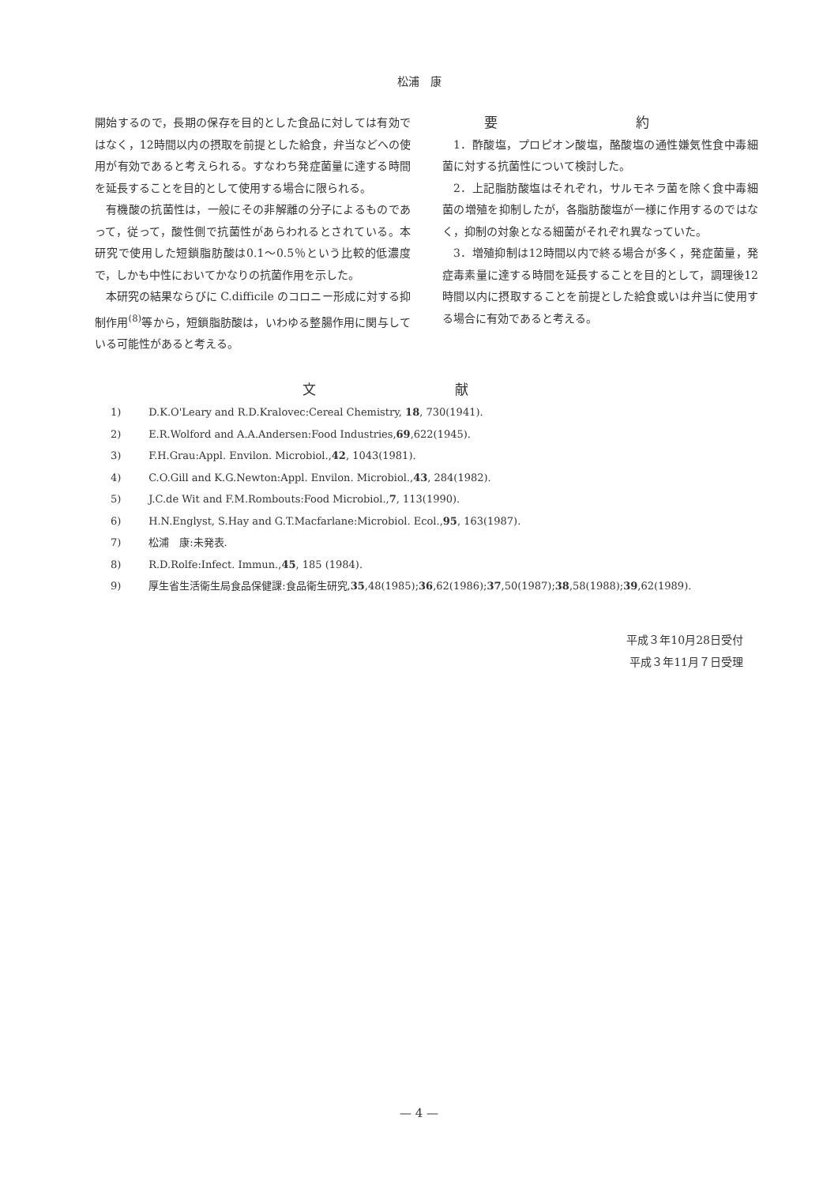松浦　康
開始するので，長期の保存を目的とした食品に対しては有効ではなく，12時間以内の摂取を前提とした給食，弁当などへの使用が有効であると考えられる。すなわち発症菌量に達する時間を延長することを目的として使用する場合に限られる。
有機酸の抗菌性は，一般にその非解離の分子によるものであって，従って，酸性側で抗菌性があらわれるとされている。本研究で使用した短鎖脂肪酸は0.1～0.5％という比較的低濃度で，しかも中性においてかなりの抗菌作用を示した。
本研究の結果ならびに C.difficile のコロニー形成に対する抑制作用<sup>(8)</sup>等から，短鎖脂肪酸は，いわゆる整腸作用に関与している可能性があると考える。
要 約
1．酢酸塩，プロピオン酸塩，酪酸塩の通性嫌気性食中毒細菌に対する抗菌性について検討した。
2．上記脂肪酸塩はそれぞれ，サルモネラ菌を除く食中毒細菌の増殖を抑制したが，各脂肪酸塩が一様に作用するのではなく，抑制の対象となる細菌がそれぞれ異なっていた。
3．増殖抑制は12時間以内で終る場合が多く，発症菌量，発症毒素量に達する時間を延長することを目的として，調理後12時間以内に摂取することを前提とした給食或いは弁当に使用する場合に有効であると考える。
文 献
1) D.K.O'Leary and R.D.Kralovec:Cereal Chemistry, 18, 730(1941).
2) E.R.Wolford and A.A.Andersen:Food Industries,69,622(1945).
3) F.H.Grau:Appl. Envilon. Microbiol.,42, 1043(1981).
4) C.O.Gill and K.G.Newton:Appl. Envilon. Microbiol.,43, 284(1982).
5) J.C.de Wit and F.M.Rombouts:Food Microbiol.,7, 113(1990).
6) H.N.Englyst, S.Hay and G.T.Macfarlane:Microbiol. Ecol.,95, 163(1987).
7) 松浦　康:未発表.
8) R.D.Rolfe:Infect. Immun.,45, 185 (1984).
9) 厚生省生活衛生局食品保健課:食品衛生研究,35,48(1985);36,62(1986);37,50(1987);38,58(1988);39,62(1989).
平成３年10月28日受付
平成３年11月７日受理
— 4 —